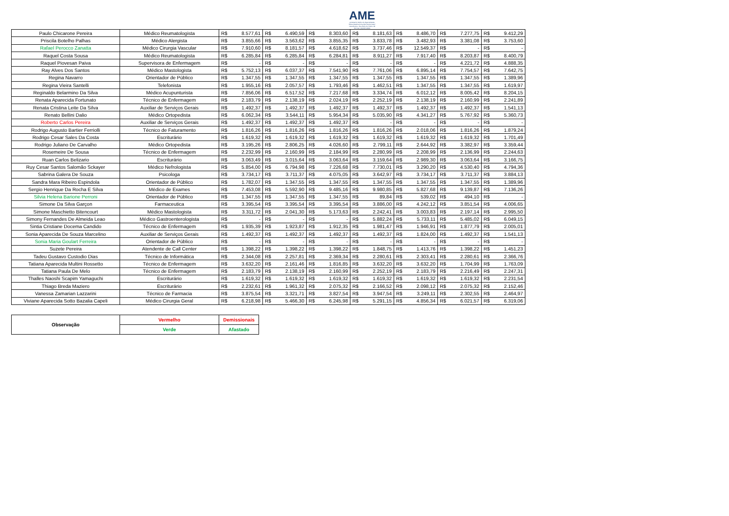AME
Ambulatório Médico de Especialidades
"Eliana Natalina Zonta Merli Giantomassi"
Casa Branca - Rua Pedro de Toledo, 48
Tel / Fax: (19) 3671-8000
| Paulo Chicarone Pereira | Médico Reumatologista | R$ | 8.577,61 | R$ | 6.490,59 | R$ | 8.303,60 | R$ | 8.181,63 | R$ | 8.486,70 | R$ | 7.277,75 | R$ | 9.412,29 |
| Priscila Botelho Palhas | Médico Alergista | R$ | 3.855,66 | R$ | 3.563,62 | R$ | 3.855,35 | R$ | 3.833,78 | R$ | 3.482,93 | R$ | 3.381,08 | R$ | 3.753,60 |
| Rafael Perocco Zanatta | Médico Cirurgia Vascular | R$ | 7.910,60 | R$ | 8.181,57 | R$ | 4.618,62 | R$ | 3.737,46 | R$ | 12.549,37 | R$ | - | R$ | - |
| Raquel Costa Sousa | Médico Reumatologista | R$ | 6.285,84 | R$ | 6.285,84 | R$ | 6.284,81 | R$ | 8.911,27 | R$ | 7.917,40 | R$ | 8.203,87 | R$ | 8.400,79 |
| Raquel Piovesan Paiva | Supervisora de Enfermagem | R$ | - | R$ | - | R$ | - | R$ | - | R$ | - | R$ | 4.221,72 | R$ | 4.888,35 |
| Ray Alves Dos Santos | Médico Mastologista | R$ | 5.752,13 | R$ | 6.037,37 | R$ | 7.541,90 | R$ | 7.761,06 | R$ | 6.895,14 | R$ | 7.754,57 | R$ | 7.642,75 |
| Regina Navarro | Orientador de Público | R$ | 1.347,55 | R$ | 1.347,55 | R$ | 1.347,55 | R$ | 1.347,55 | R$ | 1.347,55 | R$ | 1.347,55 | R$ | 1.389,96 |
| Regina Vieira Santelli | Telefonista | R$ | 1.955,16 | R$ | 2.057,57 | R$ | 1.793,46 | R$ | 1.462,51 | R$ | 1.347,55 | R$ | 1.347,55 | R$ | 1.619,97 |
| Reginaldo Belarmino Da Silva | Médico Acupunturista | R$ | 7.856,06 | R$ | 6.517,52 | R$ | 7.217,68 | R$ | 3.334,74 | R$ | 6.012,12 | R$ | 8.005,42 | R$ | 8.204,15 |
| Renata Aparecida Fortunato | Técnico de Enfermagem | R$ | 2.183,79 | R$ | 2.138,19 | R$ | 2.024,19 | R$ | 2.252,19 | R$ | 2.138,19 | R$ | 2.160,99 | R$ | 2.241,89 |
| Renata Cristina Leite Da Silva | Auxiliar de Serviços Gerais | R$ | 1.492,37 | R$ | 1.492,37 | R$ | 1.492,37 | R$ | 1.492,37 | R$ | 1.492,37 | R$ | 1.492,37 | R$ | 1.541,13 |
| Renato Bellini Dalio | Médico Ortopedista | R$ | 6.062,34 | R$ | 3.544,11 | R$ | 5.954,34 | R$ | 5.035,90 | R$ | 4.341,27 | R$ | 5.767,92 | R$ | 5.360,73 |
| Roberto Carlos Pereira | Auxiliar de Serviços Gerais | R$ | 1.492,37 | R$ | 1.492,37 | R$ | 1.492,37 | R$ | - | R$ | - | R$ | - | R$ | - |
| Rodrigo Augusto Bartier Ferriolli | Técnico de Faturamento | R$ | 1.816,26 | R$ | 1.816,26 | R$ | 1.816,26 | R$ | 1.816,26 | R$ | 2.018,06 | R$ | 1.816,26 | R$ | 1.879,24 |
| Rodrigo Cesar Sales Da Costa | Escriturário | R$ | 1.619,32 | R$ | 1.619,32 | R$ | 1.619,32 | R$ | 1.619,32 | R$ | 1.619,32 | R$ | 1.619,32 | R$ | 1.701,49 |
| Rodrigo Juliano De Carvalho | Médico Ortopedista | R$ | 3.195,26 | R$ | 2.806,25 | R$ | 4.026,60 | R$ | 2.799,11 | R$ | 2.644,92 | R$ | 3.382,97 | R$ | 3.359,44 |
| Rosemeire De Sousa | Técnico de Enfermagem | R$ | 2.232,99 | R$ | 2.160,99 | R$ | 2.184,99 | R$ | 2.280,99 | R$ | 2.208,99 | R$ | 2.136,99 | R$ | 2.244,63 |
| Ruan Carlos Belizario | Escriturário | R$ | 3.063,49 | R$ | 3.015,64 | R$ | 3.063,64 | R$ | 3.159,64 | R$ | 2.989,30 | R$ | 3.063,64 | R$ | 3.166,75 |
| Ruy Cesar Santos Salomão Sckayer | Médico Nefrologista | R$ | 5.854,00 | R$ | 6.794,98 | R$ | 7.226,68 | R$ | 7.730,01 | R$ | 3.290,20 | R$ | 4.530,40 | R$ | 4.794,36 |
| Sabrina Galera De Souza | Psicologa | R$ | 3.734,17 | R$ | 3.711,37 | R$ | 4.075,05 | R$ | 3.642,97 | R$ | 3.734,17 | R$ | 3.711,37 | R$ | 3.884,13 |
| Sandra Mara Ribeiro Espindola | Orientador de Público | R$ | 1.782,07 | R$ | 1.347,55 | R$ | 1.347,55 | R$ | 1.347,55 | R$ | 1.347,55 | R$ | 1.347,55 | R$ | 1.389,96 |
| Sergio Henrique Da Rocha E Silva | Médico de Exames | R$ | 7.453,08 | R$ | 5.592,90 | R$ | 9.485,16 | R$ | 9.980,85 | R$ | 5.827,68 | R$ | 9.139,87 | R$ | 7.136,26 |
| Silvia Helena Barione Perroni | Orientador de Público | R$ | 1.347,55 | R$ | 1.347,55 | R$ | 1.347,55 | R$ | 89,84 | R$ | 539,02 | R$ | 494,10 | R$ | - |
| Simone Da Silva Garçon | Farmaceutica | R$ | 3.395,54 | R$ | 3.395,54 | R$ | 3.395,54 | R$ | 3.886,00 | R$ | 4.242,12 | R$ | 3.851,54 | R$ | 4.006,65 |
| Simone Maschietto Bitencourt | Médico Mastologista | R$ | 3.311,72 | R$ | 2.041,30 | R$ | 5.173,63 | R$ | 2.242,41 | R$ | 3.003,83 | R$ | 2.197,14 | R$ | 2.995,50 |
| Simony Fernandes De Almeida Leao | Médico Gastroenterologista | R$ | - | R$ | - | R$ | - | R$ | 5.882,24 | R$ | 5.733,11 | R$ | 5.485,02 | R$ | 6.049,15 |
| Sintia Cristiane Docema Candido | Técnico de Enfermagem | R$ | 1.935,39 | R$ | 1.923,87 | R$ | 1.912,35 | R$ | 1.981,47 | R$ | 1.946,91 | R$ | 1.877,79 | R$ | 2.005,01 |
| Sonia Aparecida De Souza Marcelino | Auxiliar de Serviços Gerais | R$ | 1.492,37 | R$ | 1.492,37 | R$ | 1.492,37 | R$ | 1.492,37 | R$ | 1.824,00 | R$ | 1.492,37 | R$ | 1.541,13 |
| Sonia Maria Goulart Ferreira | Orientador de Público | R$ | - | R$ | - | R$ | - | R$ | - | R$ | - | R$ | - | R$ | - |
| Suzete Pereira | Atendente de Call Center | R$ | 1.398,22 | R$ | 1.398,22 | R$ | 1.398,22 | R$ | 1.848,75 | R$ | 1.413,76 | R$ | 1.398,22 | R$ | 1.451,23 |
| Tadeu Gustavo Custodio Dias | Técnico de Informática | R$ | 2.344,08 | R$ | 2.257,81 | R$ | 2.369,34 | R$ | 2.280,61 | R$ | 2.303,41 | R$ | 2.280,61 | R$ | 2.366,76 |
| Tatiana Aparecida Multini Rossetto | Técnico de Enfermagem | R$ | 3.632,20 | R$ | 2.161,46 | R$ | 1.816,85 | R$ | 3.632,20 | R$ | 3.632,20 | R$ | 1.704,99 | R$ | 1.763,09 |
| Tatiana Paula De Melo | Técnico de Enfermagem | R$ | 2.183,79 | R$ | 2.138,19 | R$ | 2.160,99 | R$ | 2.252,19 | R$ | 2.183,79 | R$ | 2.216,49 | R$ | 2.247,31 |
| Thalles Naoshi Scapim Yamaguchi | Escriturário | R$ | 1.619,32 | R$ | 1.619,32 | R$ | 1.619,32 | R$ | 1.619,32 | R$ | 1.619,32 | R$ | 1.619,32 | R$ | 2.231,54 |
| Thiago Breda Maziero | Escriturário | R$ | 2.232,61 | R$ | 1.961,32 | R$ | 2.075,32 | R$ | 2.166,52 | R$ | 2.098,12 | R$ | 2.075,32 | R$ | 2.152,46 |
| Vanessa Zamarian Lazzarini | Técnico de Farmacia | R$ | 3.875,54 | R$ | 3.321,71 | R$ | 3.827,54 | R$ | 3.947,54 | R$ | 3.249,11 | R$ | 2.302,55 | R$ | 2.464,97 |
| Viviane Aparecida Sotto Bazalia Capeli | Médico Cirurgia Geral | R$ | 6.218,98 | R$ | 5.466,30 | R$ | 6.245,98 | R$ | 5.291,15 | R$ | 4.856,34 | R$ | 6.021,57 | R$ | 6.319,06 |
| Observação | Vermelho | Demissionais |
| | Verde | Afastado |